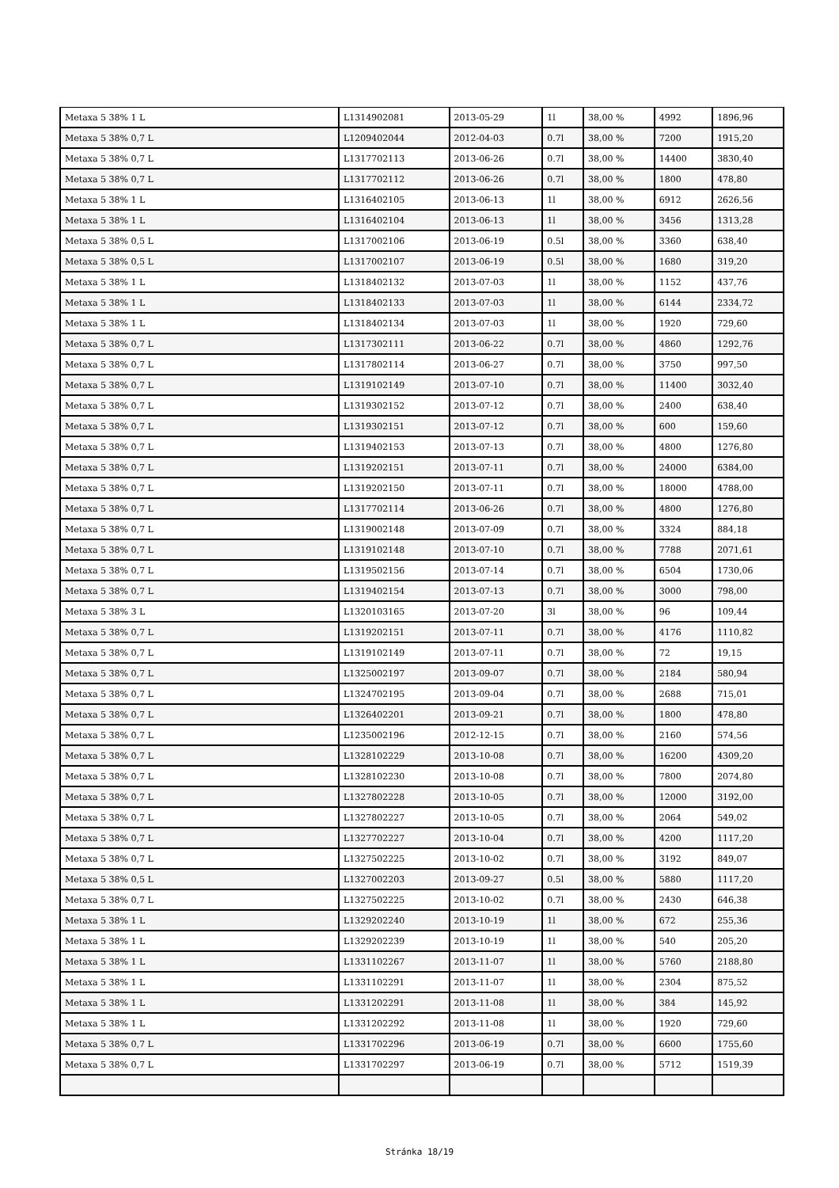| Metaxa 5 38% 1 L | L1314902081 | 2013-05-29 | 1l | 38,00 % | 4992 | 1896,96 |
| Metaxa 5 38% 0,7 L | L1209402044 | 2012-04-03 | 0.7l | 38,00 % | 7200 | 1915,20 |
| Metaxa 5 38% 0,7 L | L1317702113 | 2013-06-26 | 0.7l | 38,00 % | 14400 | 3830,40 |
| Metaxa 5 38% 0,7 L | L1317702112 | 2013-06-26 | 0.7l | 38,00 % | 1800 | 478,80 |
| Metaxa 5 38% 1 L | L1316402105 | 2013-06-13 | 1l | 38,00 % | 6912 | 2626,56 |
| Metaxa 5 38% 1 L | L1316402104 | 2013-06-13 | 1l | 38,00 % | 3456 | 1313,28 |
| Metaxa 5 38% 0,5 L | L1317002106 | 2013-06-19 | 0.5l | 38,00 % | 3360 | 638,40 |
| Metaxa 5 38% 0,5 L | L1317002107 | 2013-06-19 | 0.5l | 38,00 % | 1680 | 319,20 |
| Metaxa 5 38% 1 L | L1318402132 | 2013-07-03 | 1l | 38,00 % | 1152 | 437,76 |
| Metaxa 5 38% 1 L | L1318402133 | 2013-07-03 | 1l | 38,00 % | 6144 | 2334,72 |
| Metaxa 5 38% 1 L | L1318402134 | 2013-07-03 | 1l | 38,00 % | 1920 | 729,60 |
| Metaxa 5 38% 0,7 L | L1317302111 | 2013-06-22 | 0.7l | 38,00 % | 4860 | 1292,76 |
| Metaxa 5 38% 0,7 L | L1317802114 | 2013-06-27 | 0.7l | 38,00 % | 3750 | 997,50 |
| Metaxa 5 38% 0,7 L | L1319102149 | 2013-07-10 | 0.7l | 38,00 % | 11400 | 3032,40 |
| Metaxa 5 38% 0,7 L | L1319302152 | 2013-07-12 | 0.7l | 38,00 % | 2400 | 638,40 |
| Metaxa 5 38% 0,7 L | L1319302151 | 2013-07-12 | 0.7l | 38,00 % | 600 | 159,60 |
| Metaxa 5 38% 0,7 L | L1319402153 | 2013-07-13 | 0.7l | 38,00 % | 4800 | 1276,80 |
| Metaxa 5 38% 0,7 L | L1319202151 | 2013-07-11 | 0.7l | 38,00 % | 24000 | 6384,00 |
| Metaxa 5 38% 0,7 L | L1319202150 | 2013-07-11 | 0.7l | 38,00 % | 18000 | 4788,00 |
| Metaxa 5 38% 0,7 L | L1317702114 | 2013-06-26 | 0.7l | 38,00 % | 4800 | 1276,80 |
| Metaxa 5 38% 0,7 L | L1319002148 | 2013-07-09 | 0.7l | 38,00 % | 3324 | 884,18 |
| Metaxa 5 38% 0,7 L | L1319102148 | 2013-07-10 | 0.7l | 38,00 % | 7788 | 2071,61 |
| Metaxa 5 38% 0,7 L | L1319502156 | 2013-07-14 | 0.7l | 38,00 % | 6504 | 1730,06 |
| Metaxa 5 38% 0,7 L | L1319402154 | 2013-07-13 | 0.7l | 38,00 % | 3000 | 798,00 |
| Metaxa 5 38% 3 L | L1320103165 | 2013-07-20 | 3l | 38,00 % | 96 | 109,44 |
| Metaxa 5 38% 0,7 L | L1319202151 | 2013-07-11 | 0.7l | 38,00 % | 4176 | 1110,82 |
| Metaxa 5 38% 0,7 L | L1319102149 | 2013-07-11 | 0.7l | 38,00 % | 72 | 19,15 |
| Metaxa 5 38% 0,7 L | L1325002197 | 2013-09-07 | 0.7l | 38,00 % | 2184 | 580,94 |
| Metaxa 5 38% 0,7 L | L1324702195 | 2013-09-04 | 0.7l | 38,00 % | 2688 | 715,01 |
| Metaxa 5 38% 0,7 L | L1326402201 | 2013-09-21 | 0.7l | 38,00 % | 1800 | 478,80 |
| Metaxa 5 38% 0,7 L | L1235002196 | 2012-12-15 | 0.7l | 38,00 % | 2160 | 574,56 |
| Metaxa 5 38% 0,7 L | L1328102229 | 2013-10-08 | 0.7l | 38,00 % | 16200 | 4309,20 |
| Metaxa 5 38% 0,7 L | L1328102230 | 2013-10-08 | 0.7l | 38,00 % | 7800 | 2074,80 |
| Metaxa 5 38% 0,7 L | L1327802228 | 2013-10-05 | 0.7l | 38,00 % | 12000 | 3192,00 |
| Metaxa 5 38% 0,7 L | L1327802227 | 2013-10-05 | 0.7l | 38,00 % | 2064 | 549,02 |
| Metaxa 5 38% 0,7 L | L1327702227 | 2013-10-04 | 0.7l | 38,00 % | 4200 | 1117,20 |
| Metaxa 5 38% 0,7 L | L1327502225 | 2013-10-02 | 0.7l | 38,00 % | 3192 | 849,07 |
| Metaxa 5 38% 0,5 L | L1327002203 | 2013-09-27 | 0.5l | 38,00 % | 5880 | 1117,20 |
| Metaxa 5 38% 0,7 L | L1327502225 | 2013-10-02 | 0.7l | 38,00 % | 2430 | 646,38 |
| Metaxa 5 38% 1 L | L1329202240 | 2013-10-19 | 1l | 38,00 % | 672 | 255,36 |
| Metaxa 5 38% 1 L | L1329202239 | 2013-10-19 | 1l | 38,00 % | 540 | 205,20 |
| Metaxa 5 38% 1 L | L1331102267 | 2013-11-07 | 1l | 38,00 % | 5760 | 2188,80 |
| Metaxa 5 38% 1 L | L1331102291 | 2013-11-07 | 1l | 38,00 % | 2304 | 875,52 |
| Metaxa 5 38% 1 L | L1331202291 | 2013-11-08 | 1l | 38,00 % | 384 | 145,92 |
| Metaxa 5 38% 1 L | L1331202292 | 2013-11-08 | 1l | 38,00 % | 1920 | 729,60 |
| Metaxa 5 38% 0,7 L | L1331702296 | 2013-06-19 | 0.7l | 38,00 % | 6600 | 1755,60 |
| Metaxa 5 38% 0,7 L | L1331702297 | 2013-06-19 | 0.7l | 38,00 % | 5712 | 1519,39 |
Stránka 18/19